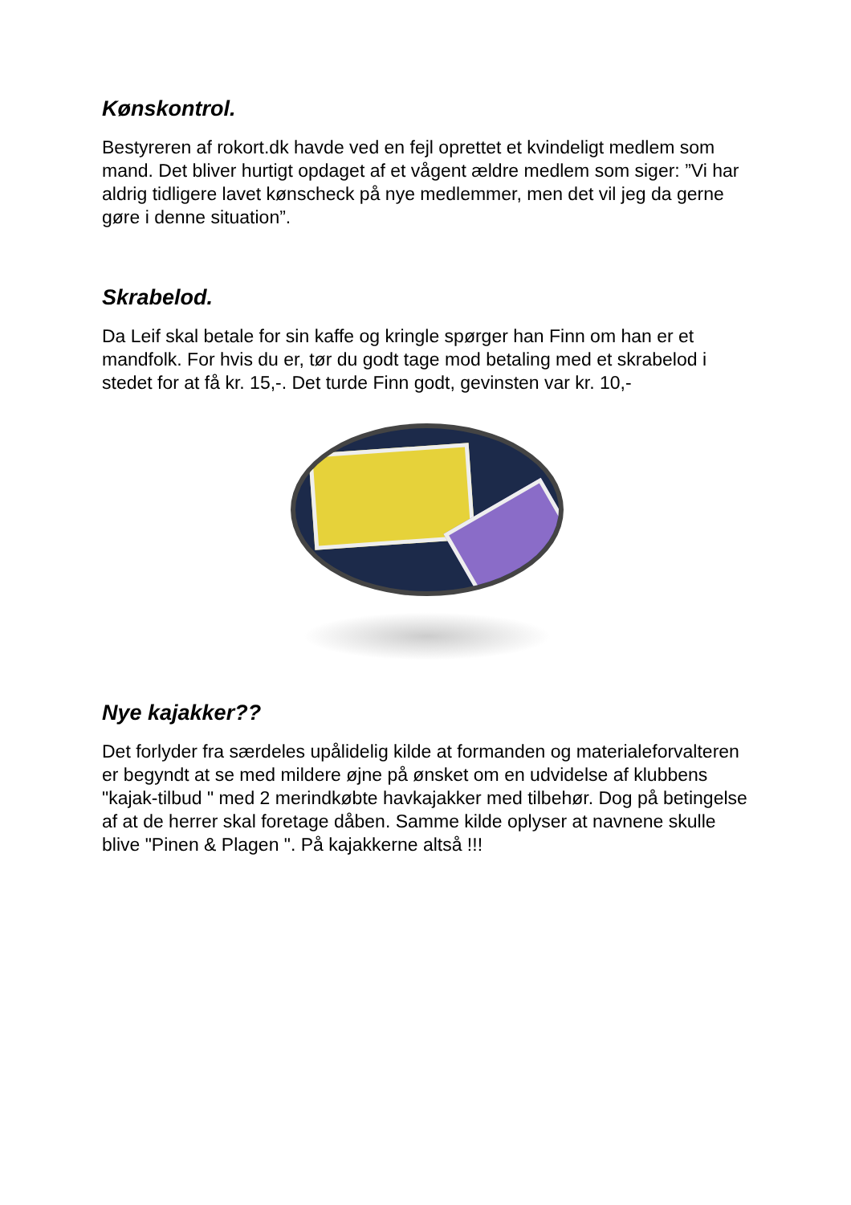Kønskontrol.
Bestyreren af rokort.dk havde ved en fejl oprettet et kvindeligt medlem som mand. Det bliver hurtigt opdaget af et vågent ældre medlem som siger: ”Vi har aldrig tidligere lavet kønscheck på nye medlemmer, men det vil jeg da gerne gøre i denne situation”.
Skrabelod.
Da Leif skal betale for sin kaffe og kringle spørger han Finn om han er et mandfolk. For hvis du er, tør du godt tage mod betaling med et skrabelod i stedet for at få kr. 15,-. Det turde Finn godt, gevinsten var kr. 10,-
Nye kajakker??
Det forlyder fra særdeles upålidelig kilde at formanden og materialeforvalteren er begyndt at se med mildere øjne på ønsket om en udvidelse af klubbens "kajak-tilbud " med 2 merindkøbte havkajakker med tilbehør. Dog på betingelse af at de herrer skal foretage dåben. Samme kilde oplyser at navnene skulle blive "Pinen & Plagen ". På kajakkerne altså !!!